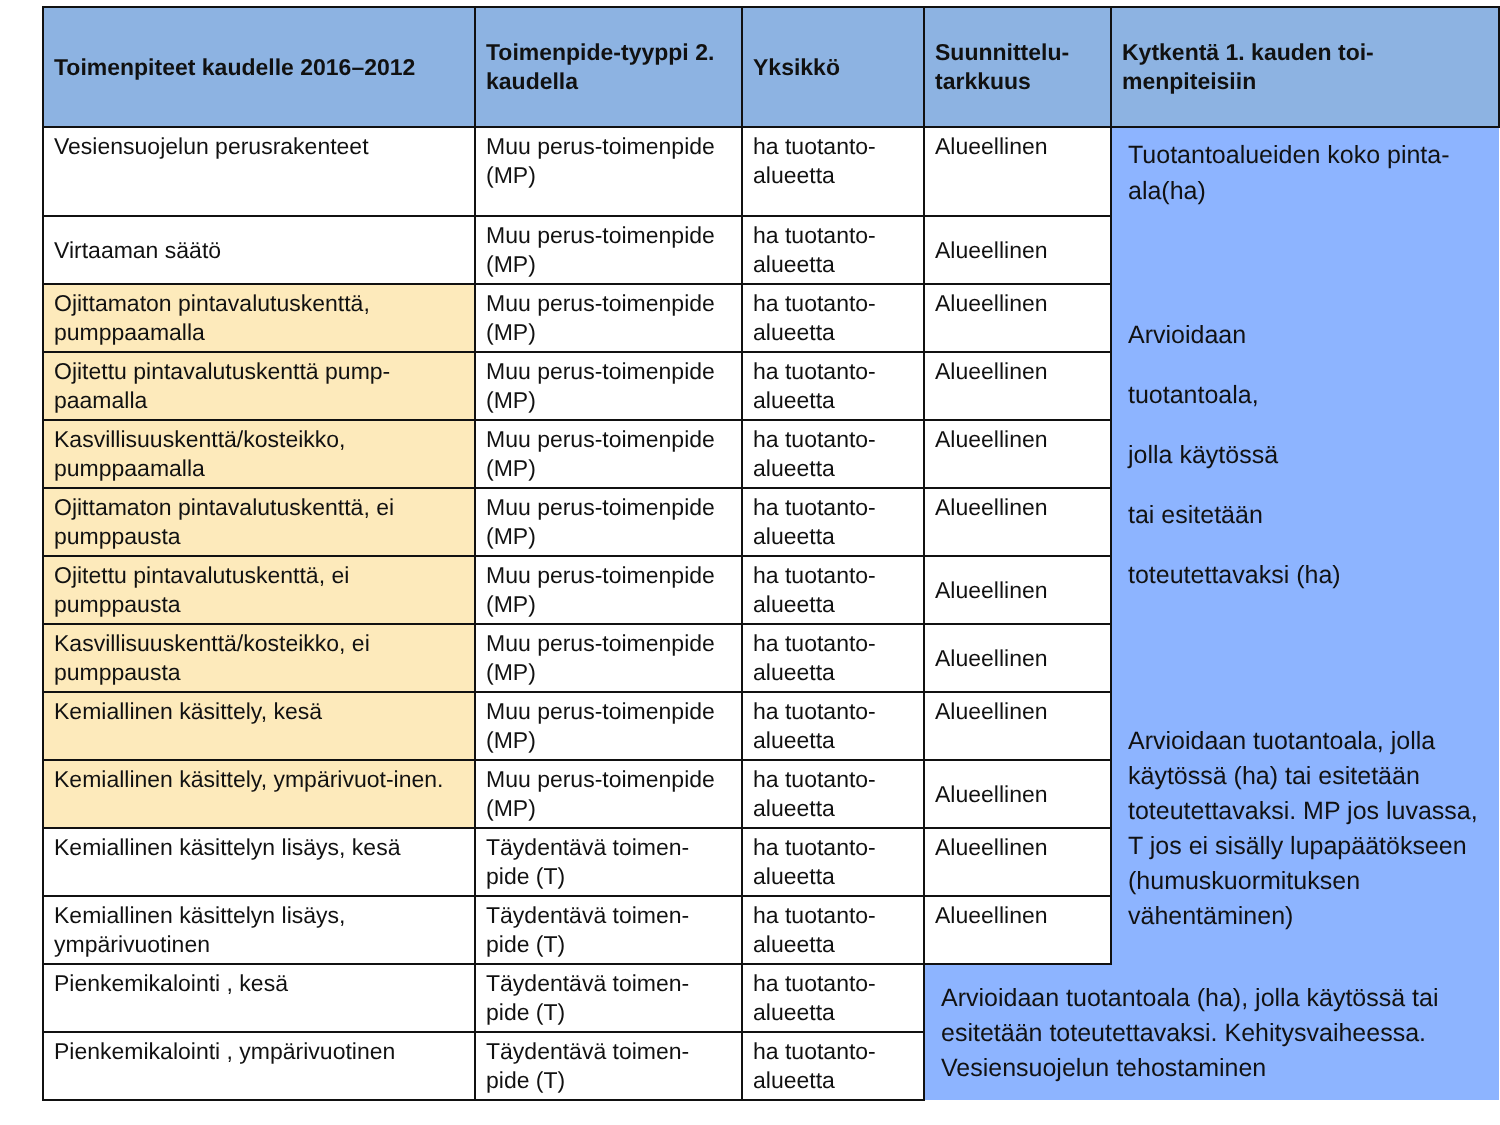| Toimenpiteet kaudelle 2016–2012 | Toimenpide-tyyppi 2. kaudella | Yksikkö | Suunnittelu-tarkkuus | Kytkentä 1. kauden toi-menpiteisiin |
| --- | --- | --- | --- | --- |
| Vesiensuojelun perusrakenteet | Muu perus-toimenpide (MP) | ha tuotanto-alueetta | Alueellinen | Tuotantoalueiden koko pinta-ala(ha) |
| Virtaaman säätö | Muu perus-toimenpide (MP) | ha tuotanto-alueetta | Alueellinen | Arvioidaan tuotantoala, jolla käytössä tai esitetään toteutettavaksi (ha) |
| Ojittamaton pintavalutuskenttä, pumppaamalla | Muu perus-toimenpide (MP) | ha tuotanto-alueetta | Alueellinen | |
| Ojitettu pintavalutuskenttä pump-paamalla | Muu perus-toimenpide (MP) | ha tuotanto-alueetta | Alueellinen | |
| Kasvillisuuskenttä/kosteikko, pumppaamalla | Muu perus-toimenpide (MP) | ha tuotanto-alueetta | Alueellinen | |
| Ojittamaton pintavalutuskenttä, ei pumppausta | Muu perus-toimenpide (MP) | ha tuotanto-alueetta | Alueellinen | |
| Ojitettu pintavalutuskenttä, ei pumppausta | Muu perus-toimenpide (MP) | ha tuotanto-alueetta | Alueellinen | |
| Kasvillisuuskenttä/kosteikko, ei pumppausta | Muu perus-toimenpide (MP) | ha tuotanto-alueetta | Alueellinen | |
| Kemiallinen käsittely, kesä | Muu perus-toimenpide (MP) | ha tuotanto-alueetta | Alueellinen | Arvioidaan tuotantoala, jolla käytössä (ha) tai esitetään toteutettavaksi. MP jos luvassa, T jos ei sisälly lupapäätökseen (humuskuormituksen vähentäminen) |
| Kemiallinen käsittely, ympärivuot-inen. | Muu perus-toimenpide (MP) | ha tuotanto-alueetta | Alueellinen | |
| Kemiallinen käsittelyn lisäys, kesä | Täydentävä toimen-pide (T) | ha tuotanto-alueetta | Alueellinen | |
| Kemiallinen käsittelyn lisäys, ympärivuotinen | Täydentävä toimen-pide (T) | ha tuotanto-alueetta | Alueellinen | |
| Pienkemikalointi , kesä | Täydentävä toimen-pide (T) | ha tuotanto-alueetta | Arvioidaan tuotantoala (ha), jolla käytössä tai esitetään toteutettavaksi. Kehitysvaiheessa. Vesiensuojelun tehostaminen | |
| Pienkemikalointi , ympärivuotinen | Täydentävä toimen-pide (T) | ha tuotanto-alueetta | | |